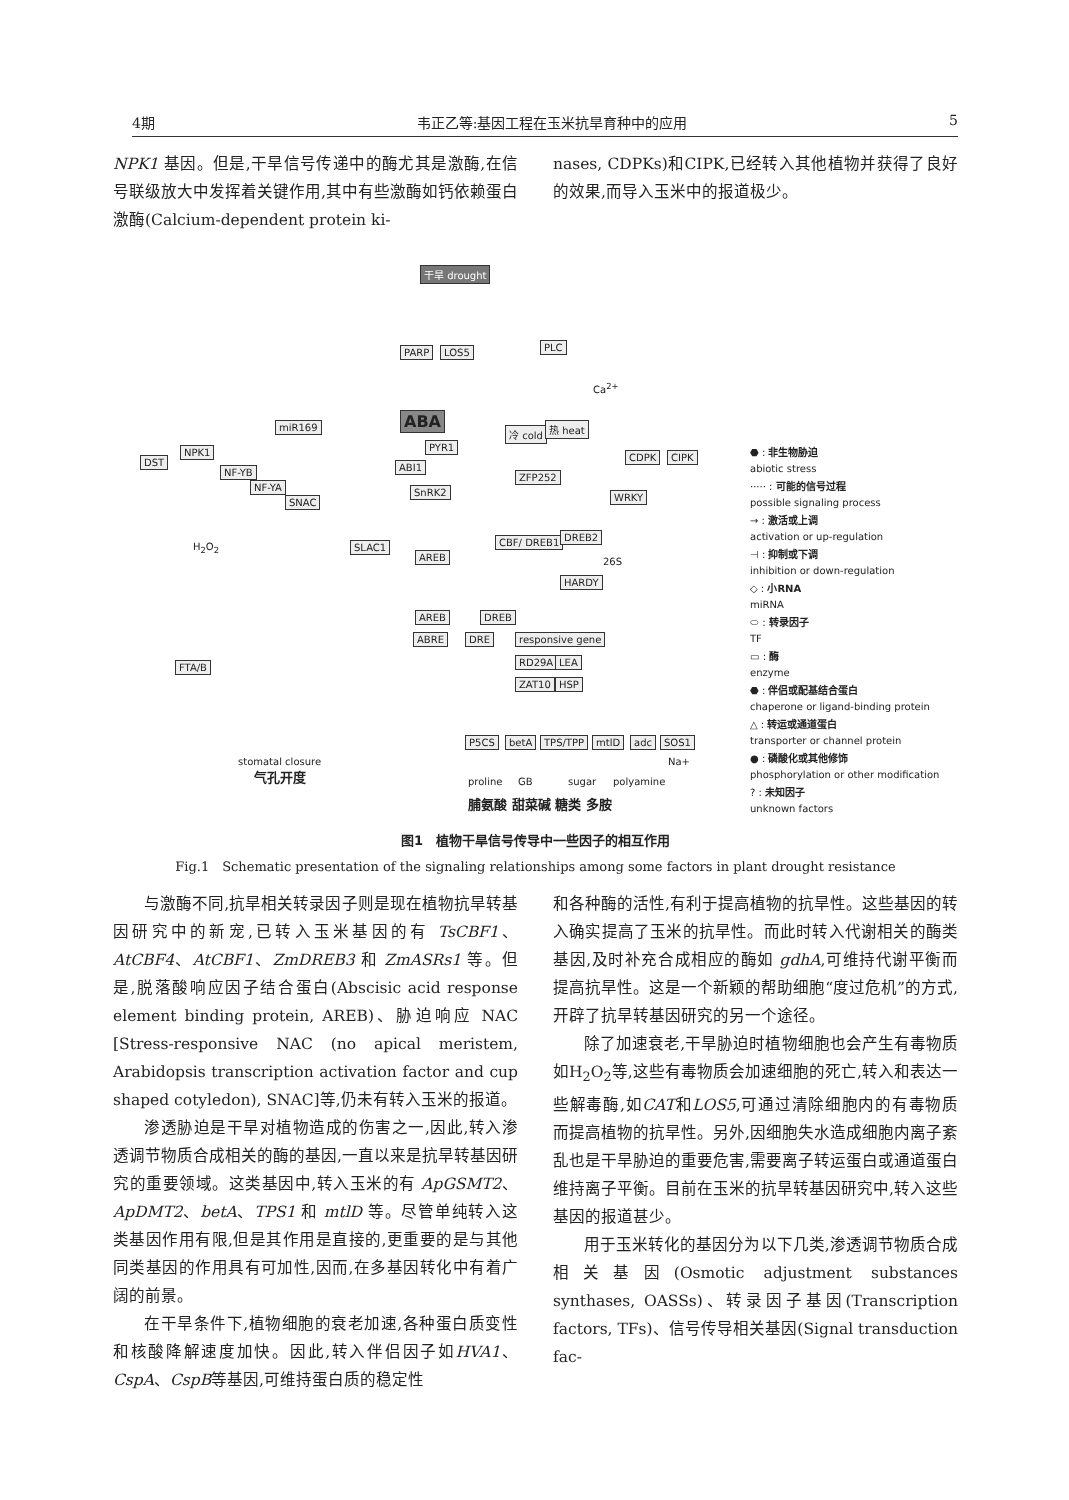4期 韦正乙等:基因工程在玉米抗旱育种中的应用 5
NPK1 基因。但是,干旱信号传递中的酶尤其是激酶,在信号联级放大中发挥着关键作用,其中有些激酶如钙依赖蛋白激酶(Calcium-dependent protein ki-
nases, CDPKs)和CIPK,已经转入其他植物并获得了良好的效果,而导入玉米中的报道极少。
干旱 drought
PARP LOS5 PLC
Ca<sup>2+</sup>
ABA
PYR1
ABI1
SnRK2
冷 cold 热 heat
CDPK CIPK
DST
NPK1
miR169
NF-YB
NF-YA
SNAC
ZFP252
WRKY
H<sub>2</sub>O<sub>2</sub> SLAC1
AREB
CBF/ DREB1 DREB2
26S
HARDY
AREB DREB
ABRE DRE responsive gene
RD29A LEA
ZAT10 HSP
FTA/B
stomatal closure
气孔开度
P5CS betA TPS/TPP mtlD adc SOS1
Na+
proline GB sugar polyamine
脯氨酸 甜菜碱 糖类 多胺
⬣ : 非生物胁迫
abiotic stress
····· : 可能的信号过程
possible signaling process
→ : 激活或上调
activation or up-regulation
⊣ : 抑制或下调
inhibition or down-regulation
◇ : 小RNA
miRNA
⬭ : 转录因子
TF
▭ : 酶
enzyme
⬣ : 伴侣或配基结合蛋白
chaperone or ligand-binding protein
△ : 转运或通道蛋白
transporter or channel protein
● : 磷酸化或其他修饰
phosphorylation or other modification
? : 未知因子
unknown factors
图1　植物干旱信号传导中一些因子的相互作用
Fig.1　Schematic presentation of the signaling relationships among some factors in plant drought resistance
与激酶不同,抗旱相关转录因子则是现在植物抗旱转基因研究中的新宠,已转入玉米基因的有 TsCBF1、AtCBF4、AtCBF1、ZmDREB3 和 ZmASRs1 等。但是,脱落酸响应因子结合蛋白(Abscisic acid response element binding protein, AREB)、胁迫响应 NAC [Stress-responsive NAC (no apical meristem, Arabidopsis transcription activation factor and cup shaped cotyledon), SNAC]等,仍未有转入玉米的报道。
渗透胁迫是干旱对植物造成的伤害之一,因此,转入渗透调节物质合成相关的酶的基因,一直以来是抗旱转基因研究的重要领域。这类基因中,转入玉米的有 ApGSMT2、ApDMT2、betA、TPS1 和 mtlD 等。尽管单纯转入这类基因作用有限,但是其作用是直接的,更重要的是与其他同类基因的作用具有可加性,因而,在多基因转化中有着广阔的前景。
在干旱条件下,植物细胞的衰老加速,各种蛋白质变性和核酸降解速度加快。因此,转入伴侣因子如HVA1、CspA、CspB等基因,可维持蛋白质的稳定性
和各种酶的活性,有利于提高植物的抗旱性。这些基因的转入确实提高了玉米的抗旱性。而此时转入代谢相关的酶类基因,及时补充合成相应的酶如 gdhA,可维持代谢平衡而提高抗旱性。这是一个新颖的帮助细胞“度过危机”的方式,开辟了抗旱转基因研究的另一个途径。
除了加速衰老,干旱胁迫时植物细胞也会产生有毒物质如H<sub>2</sub>O<sub>2</sub>等,这些有毒物质会加速细胞的死亡,转入和表达一些解毒酶,如CAT和LOS5,可通过清除细胞内的有毒物质而提高植物的抗旱性。另外,因细胞失水造成细胞内离子紊乱也是干旱胁迫的重要危害,需要离子转运蛋白或通道蛋白维持离子平衡。目前在玉米的抗旱转基因研究中,转入这些基因的报道甚少。
用于玉米转化的基因分为以下几类,渗透调节物质合成相关基因(Osmotic adjustment substances synthases, OASSs)、转录因子基因(Transcription factors, TFs)、信号传导相关基因(Signal transduction fac-